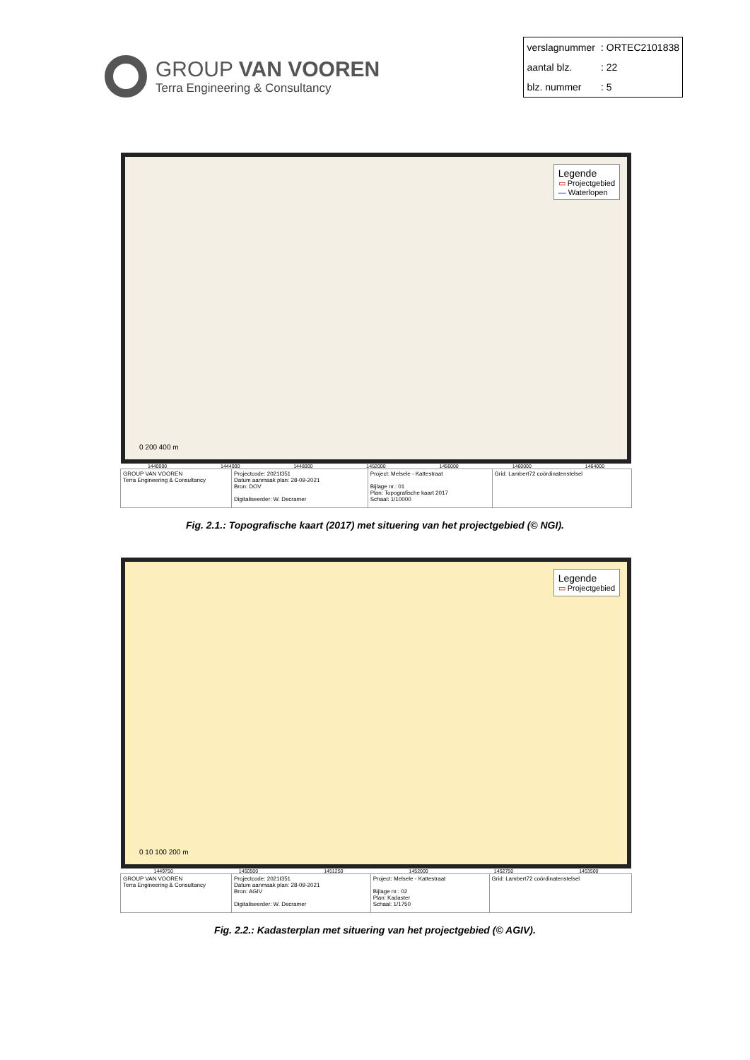GROUP VAN VOOREN
Terra Engineering & Consultancy
| verslagnummer | : ORTEC2101838 |
| aantal blz. | : 22 |
| blz. nummer | : 5 |
Legende
▭ Projectgebied
— Waterlopen
0 200 400 m
1440000 1444000 1448000 1452000 1456000 1460000 1464000
| GROUP VAN VOOREN Terra Engineering & Consultancy | Projectcode: 2021I351 Datum aanmaak plan: 28-09-2021 Bron: DOV Digitaliseerder: W. Decramer | Project: Melsele - Kattestraat Bijlage nr.: 01 Plan: Topografische kaart 2017 Schaal: 1/10000 | Grid: Lambert72 coördinatenstelsel |
Fig. 2.1.: Topografische kaart (2017) met situering van het projectgebied (© NGI).
Legende
▭ Projectgebied
0 10 100 200 m
1449750 1450500 1451250 1452000 1452750 1453500
| GROUP VAN VOOREN Terra Engineering & Consultancy | Projectcode: 2021I351 Datum aanmaak plan: 28-09-2021 Bron: AGIV Digitaliseerder: W. Decramer | Project: Melsele - Kattestraat Bijlage nr.: 02 Plan: Kadaster Schaal: 1/1750 | Grid: Lambert72 coördinatenstelsel |
Fig. 2.2.: Kadasterplan met situering van het projectgebied (© AGIV).